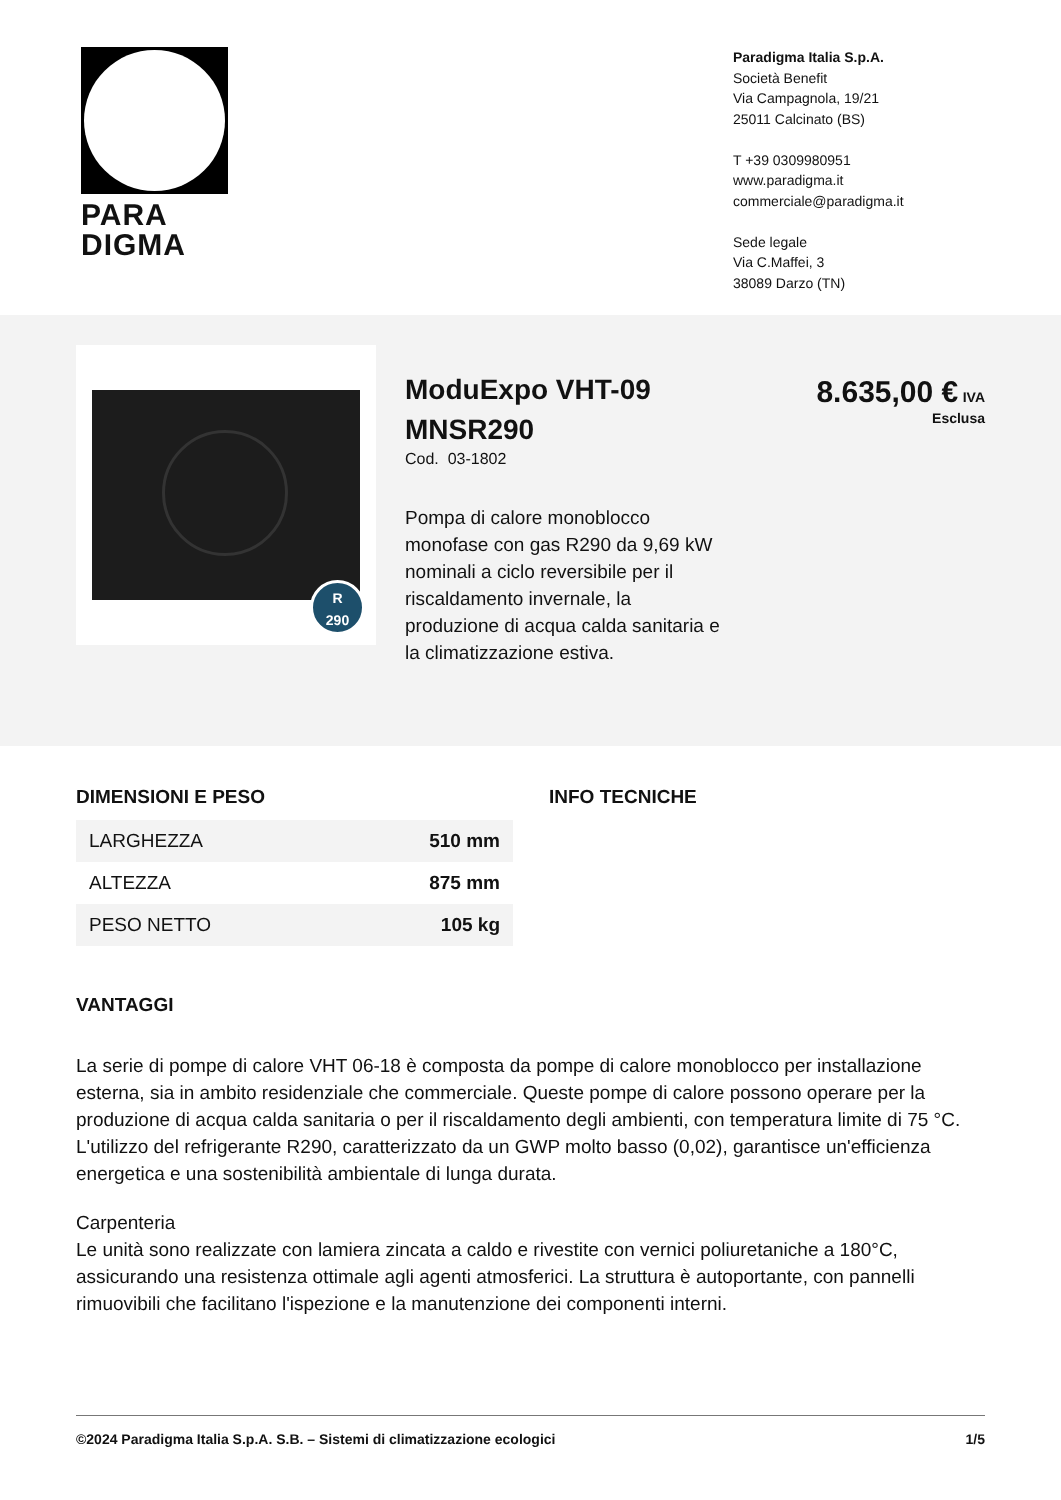PARA
DIGMA
Paradigma Italia S.p.A.
Società Benefit
Via Campagnola, 19/21
25011 Calcinato (BS)
T +39 0309980951
www.paradigma.it
commerciale@paradigma.it
Sede legale
Via C.Maffei, 3
38089 Darzo (TN)
R
290
ModuExpo VHT-09 MNSR290
Cod. 03-1802
Pompa di calore monoblocco monofase con gas R290 da 9,69 kW nominali a ciclo reversibile per il riscaldamento invernale, la produzione di acqua calda sanitaria e la climatizzazione estiva.
8.635,00 € IVA
Esclusa
DIMENSIONI E PESO
| LARGHEZZA | 510 mm |
| ALTEZZA | 875 mm |
| PESO NETTO | 105 kg |
INFO TECNICHE
VANTAGGI
La serie di pompe di calore VHT 06-18 è composta da pompe di calore monoblocco per installazione esterna, sia in ambito residenziale che commerciale. Queste pompe di calore possono operare per la produzione di acqua calda sanitaria o per il riscaldamento degli ambienti, con temperatura limite di 75 °C. L'utilizzo del refrigerante R290, caratterizzato da un GWP molto basso (0,02), garantisce un'efficienza energetica e una sostenibilità ambientale di lunga durata.
Carpenteria
Le unità sono realizzate con lamiera zincata a caldo e rivestite con vernici poliuretaniche a 180°C, assicurando una resistenza ottimale agli agenti atmosferici. La struttura è autoportante, con pannelli rimuovibili che facilitano l'ispezione e la manutenzione dei componenti interni.
©2024 Paradigma Italia S.p.A. S.B. – Sistemi di climatizzazione ecologici 1/5